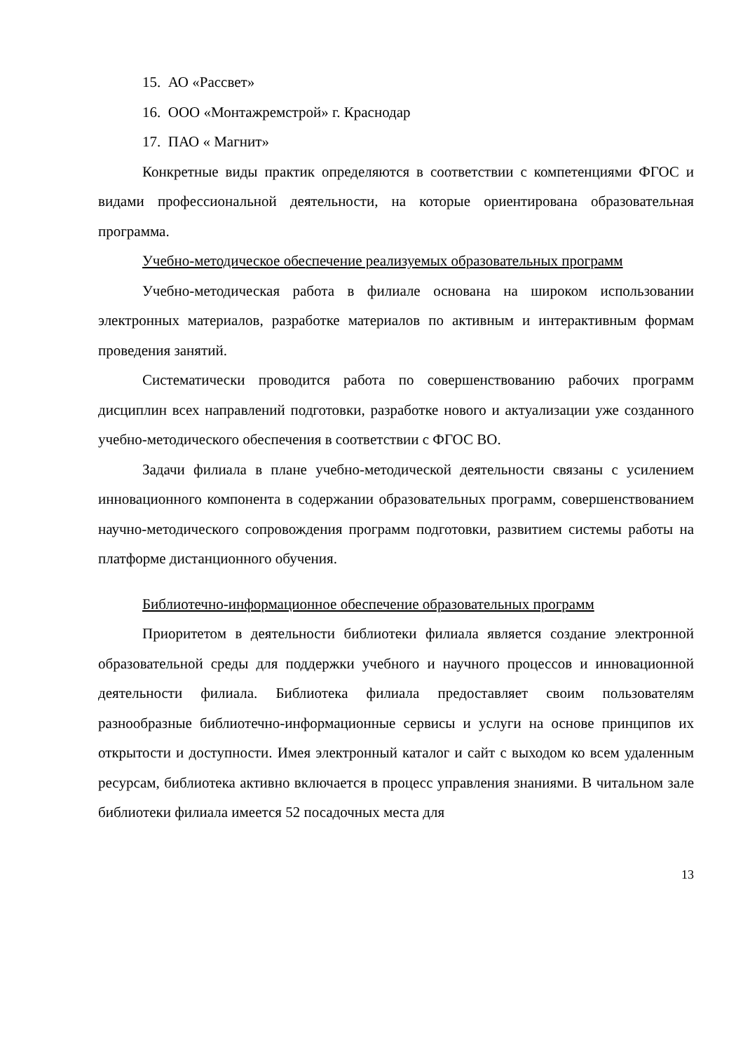15. АО «Рассвет»
16. ООО «Монтажремстрой» г. Краснодар
17. ПАО « Магнит»
Конкретные виды практик определяются в соответствии с компетенциями ФГОС и видами профессиональной деятельности, на которые ориентирована образовательная программа.
Учебно-методическое обеспечение реализуемых образовательных программ
Учебно-методическая работа в филиале основана на широком использовании электронных материалов, разработке материалов по активным и интерактивным формам проведения занятий.
Систематически проводится работа по совершенствованию рабочих программ дисциплин всех направлений подготовки, разработке нового и актуализации уже созданного учебно-методического обеспечения в соответствии с ФГОС ВО.
Задачи филиала в плане учебно-методической деятельности связаны с усилением инновационного компонента в содержании образовательных программ, совершенствованием научно-методического сопровождения программ подготовки, развитием системы работы на платформе дистанционного обучения.
Библиотечно-информационное обеспечение образовательных программ
Приоритетом в деятельности библиотеки филиала является создание электронной образовательной среды для поддержки учебного и научного процессов и инновационной деятельности филиала. Библиотека филиала предоставляет своим пользователям разнообразные библиотечно-информационные сервисы и услуги на основе принципов их открытости и доступности. Имея электронный каталог и сайт с выходом ко всем удаленным ресурсам, библиотека активно включается в процесс управления знаниями. В читальном зале библиотеки филиала имеется 52 посадочных места для
13